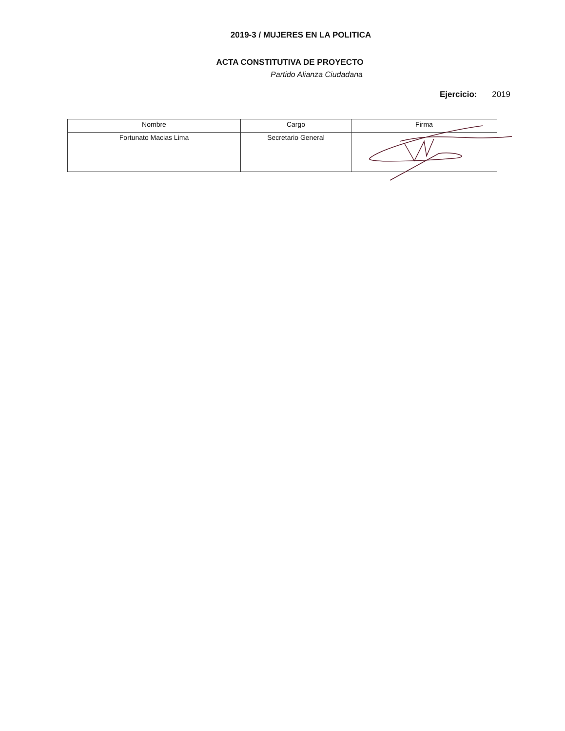2019-3 / MUJERES EN LA POLITICA
ACTA CONSTITUTIVA DE PROYECTO
Partido Alianza Ciudadana
Ejercicio: 2019
| Nombre | Cargo | Firma |
| --- | --- | --- |
| Fortunato Macias Lima | Secretario General | |